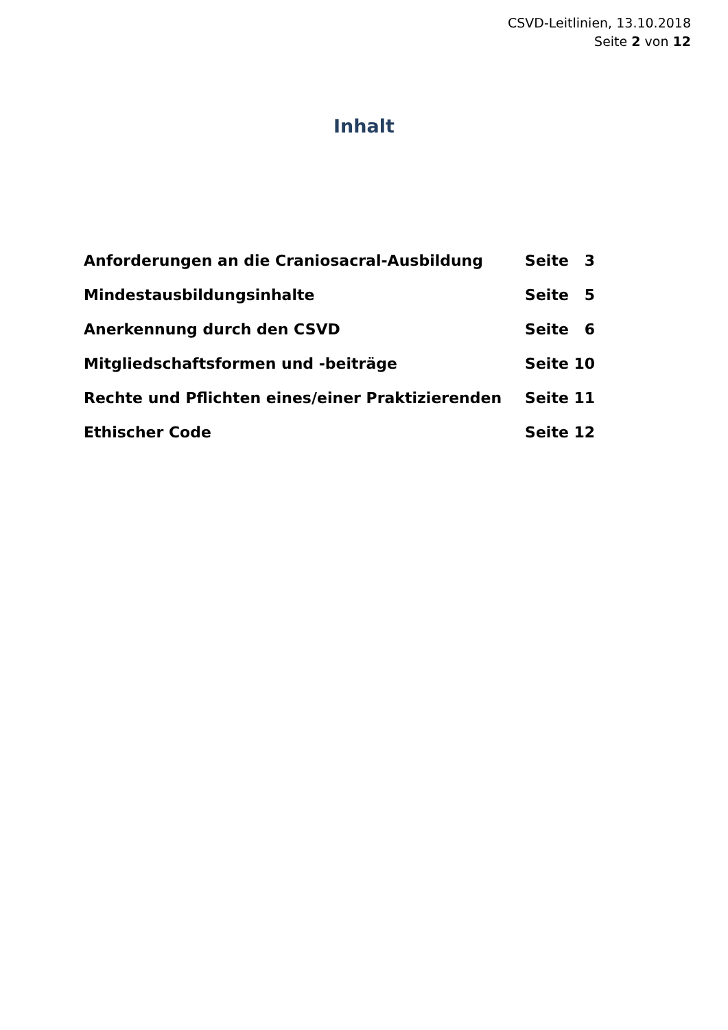CSVD-Leitlinien, 13.10.2018
Seite 2 von 12
Inhalt
| Anforderungen an die Craniosacral-Ausbildung | Seite 3 |
| Mindestausbildungsinhalte | Seite 5 |
| Anerkennung durch den CSVD | Seite 6 |
| Mitgliedschaftsformen und -beiträge | Seite 10 |
| Rechte und Pflichten eines/einer Praktizierenden | Seite 11 |
| Ethischer Code | Seite 12 |